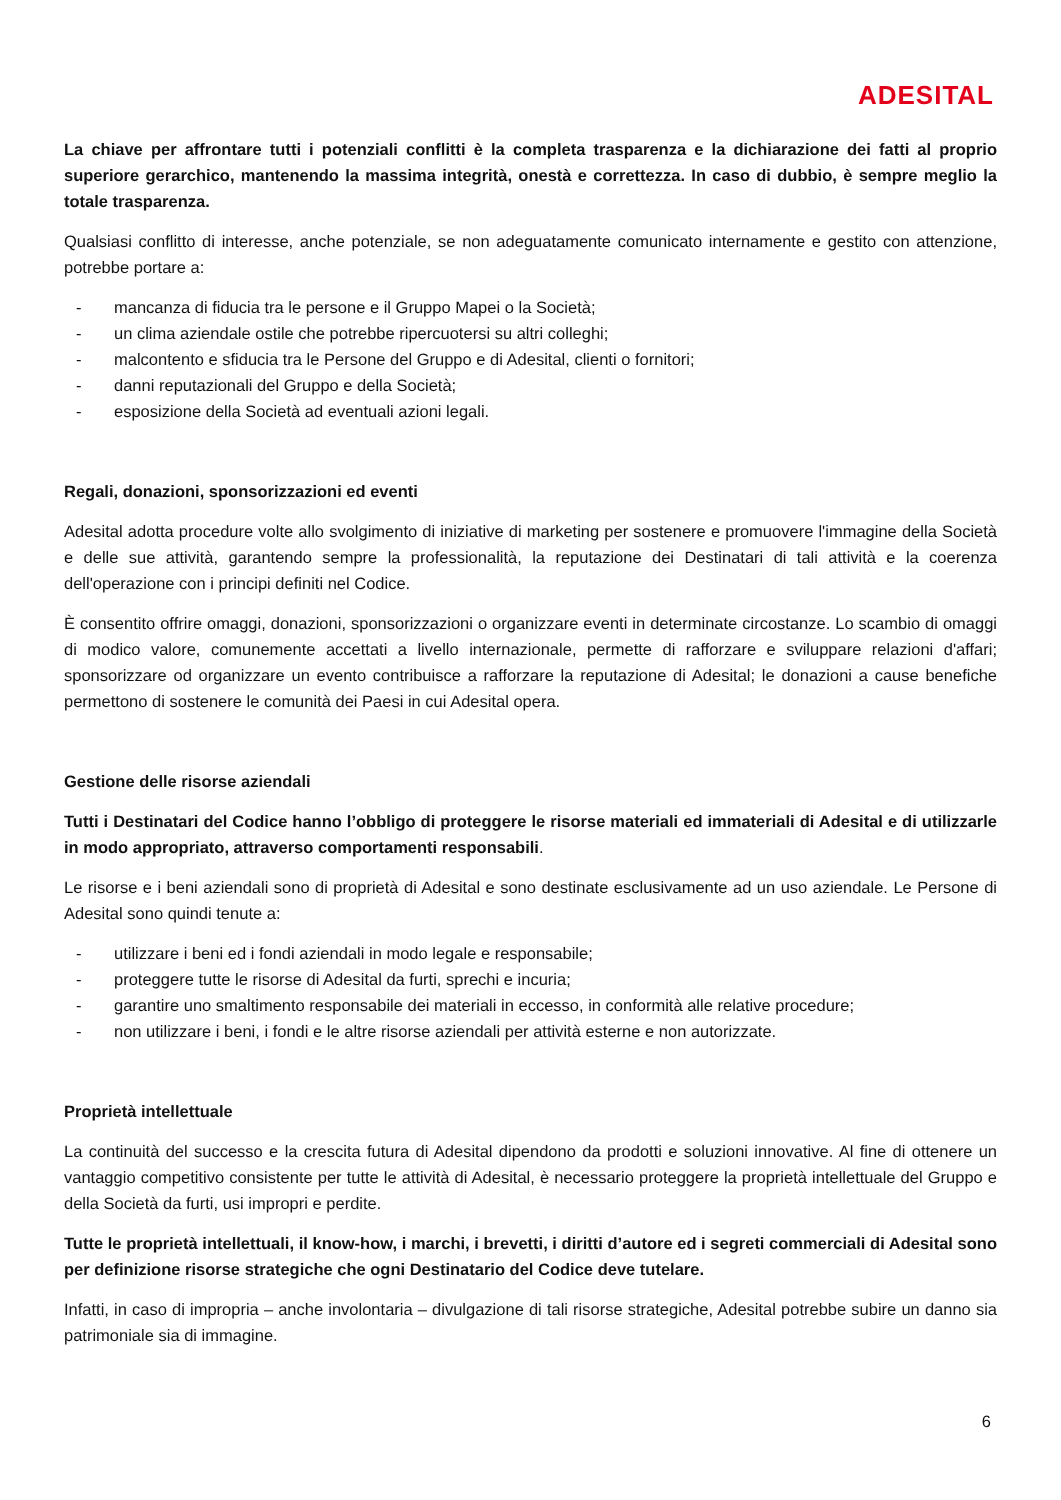ADESITAL
La chiave per affrontare tutti i potenziali conflitti è la completa trasparenza e la dichiarazione dei fatti al proprio superiore gerarchico, mantenendo la massima integrità, onestà e correttezza. In caso di dubbio, è sempre meglio la totale trasparenza.
Qualsiasi conflitto di interesse, anche potenziale, se non adeguatamente comunicato internamente e gestito con attenzione, potrebbe portare a:
- mancanza di fiducia tra le persone e il Gruppo Mapei o la Società;
- un clima aziendale ostile che potrebbe ripercuotersi su altri colleghi;
- malcontento e sfiducia tra le Persone del Gruppo e di Adesital, clienti o fornitori;
- danni reputazionali del Gruppo e della Società;
- esposizione della Società ad eventuali azioni legali.
Regali, donazioni, sponsorizzazioni ed eventi
Adesital adotta procedure volte allo svolgimento di iniziative di marketing per sostenere e promuovere l'immagine della Società e delle sue attività, garantendo sempre la professionalità, la reputazione dei Destinatari di tali attività e la coerenza dell'operazione con i principi definiti nel Codice.
È consentito offrire omaggi, donazioni, sponsorizzazioni o organizzare eventi in determinate circostanze. Lo scambio di omaggi di modico valore, comunemente accettati a livello internazionale, permette di rafforzare e sviluppare relazioni d'affari; sponsorizzare od organizzare un evento contribuisce a rafforzare la reputazione di Adesital; le donazioni a cause benefiche permettono di sostenere le comunità dei Paesi in cui Adesital opera.
Gestione delle risorse aziendali
Tutti i Destinatari del Codice hanno l’obbligo di proteggere le risorse materiali ed immateriali di Adesital e di utilizzarle in modo appropriato, attraverso comportamenti responsabili.
Le risorse e i beni aziendali sono di proprietà di Adesital e sono destinate esclusivamente ad un uso aziendale. Le Persone di Adesital sono quindi tenute a:
- utilizzare i beni ed i fondi aziendali in modo legale e responsabile;
- proteggere tutte le risorse di Adesital da furti, sprechi e incuria;
- garantire uno smaltimento responsabile dei materiali in eccesso, in conformità alle relative procedure;
- non utilizzare i beni, i fondi e le altre risorse aziendali per attività esterne e non autorizzate.
Proprietà intellettuale
La continuità del successo e la crescita futura di Adesital dipendono da prodotti e soluzioni innovative. Al fine di ottenere un vantaggio competitivo consistente per tutte le attività di Adesital, è necessario proteggere la proprietà intellettuale del Gruppo e della Società da furti, usi impropri e perdite.
Tutte le proprietà intellettuali, il know-how, i marchi, i brevetti, i diritti d’autore ed i segreti commerciali di Adesital sono per definizione risorse strategiche che ogni Destinatario del Codice deve tutelare.
Infatti, in caso di impropria – anche involontaria – divulgazione di tali risorse strategiche, Adesital potrebbe subire un danno sia patrimoniale sia di immagine.
6